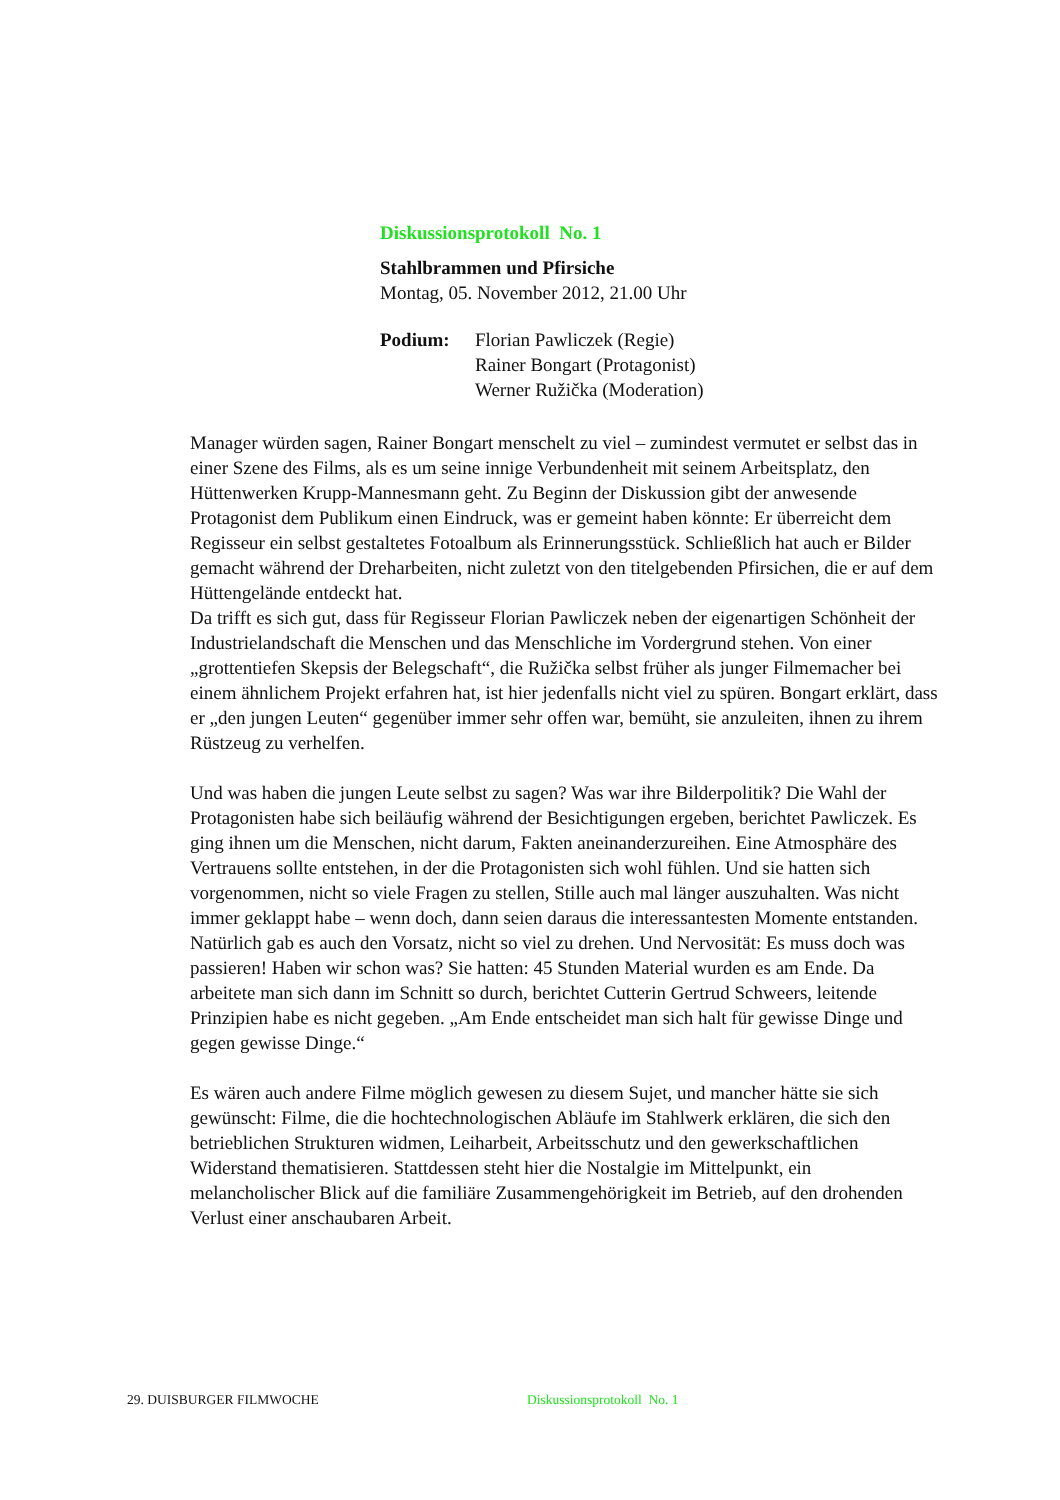Diskussionsprotokoll No. 1
Stahlbrammen und Pfirsiche
Montag, 05. November 2012, 21.00 Uhr
Podium: Florian Pawliczek (Regie)
Rainer Bongart (Protagonist)
Werner Ružička (Moderation)
Manager würden sagen, Rainer Bongart menschelt zu viel – zumindest vermutet er selbst das in einer Szene des Films, als es um seine innige Verbundenheit mit seinem Arbeitsplatz, den Hüttenwerken Krupp-Mannesmann geht. Zu Beginn der Diskussion gibt der anwesende Protagonist dem Publikum einen Eindruck, was er gemeint haben könnte: Er überreicht dem Regisseur ein selbst gestaltetes Fotoalbum als Erinnerungsstück. Schließlich hat auch er Bilder gemacht während der Dreharbeiten, nicht zuletzt von den titelgebenden Pfirsichen, die er auf dem Hüttengelände entdeckt hat.
Da trifft es sich gut, dass für Regisseur Florian Pawliczek neben der eigenartigen Schönheit der Industrielandschaft die Menschen und das Menschliche im Vordergrund stehen. Von einer „grottentiefen Skepsis der Belegschaft“, die Ružička selbst früher als junger Filmemacher bei einem ähnlichem Projekt erfahren hat, ist hier jedenfalls nicht viel zu spüren. Bongart erklärt, dass er „den jungen Leuten“ gegenüber immer sehr offen war, bemüht, sie anzuleiten, ihnen zu ihrem Rüstzeug zu verhelfen.
Und was haben die jungen Leute selbst zu sagen? Was war ihre Bilderpolitik? Die Wahl der Protagonisten habe sich beiläufig während der Besichtigungen ergeben, berichtet Pawliczek. Es ging ihnen um die Menschen, nicht darum, Fakten aneinanderzureihen. Eine Atmosphäre des Vertrauens sollte entstehen, in der die Protagonisten sich wohl fühlen. Und sie hatten sich vorgenommen, nicht so viele Fragen zu stellen, Stille auch mal länger auszuhalten. Was nicht immer geklappt habe – wenn doch, dann seien daraus die interessantesten Momente entstanden.
Natürlich gab es auch den Vorsatz, nicht so viel zu drehen. Und Nervosität: Es muss doch was passieren! Haben wir schon was? Sie hatten: 45 Stunden Material wurden es am Ende. Da arbeitete man sich dann im Schnitt so durch, berichtet Cutterin Gertrud Schweers, leitende Prinzipien habe es nicht gegeben. „Am Ende entscheidet man sich halt für gewisse Dinge und gegen gewisse Dinge.“
Es wären auch andere Filme möglich gewesen zu diesem Sujet, und mancher hätte sie sich gewünscht: Filme, die die hochtechnologischen Abläufe im Stahlwerk erklären, die sich den betrieblichen Strukturen widmen, Leiharbeit, Arbeitsschutz und den gewerkschaftlichen Widerstand thematisieren. Stattdessen steht hier die Nostalgie im Mittelpunkt, ein melancholischer Blick auf die familiäre Zusammengehörigkeit im Betrieb, auf den drohenden Verlust einer anschaubaren Arbeit.
29. DUISBURGER FILMWOCHE Diskussionsprotokoll No. 1